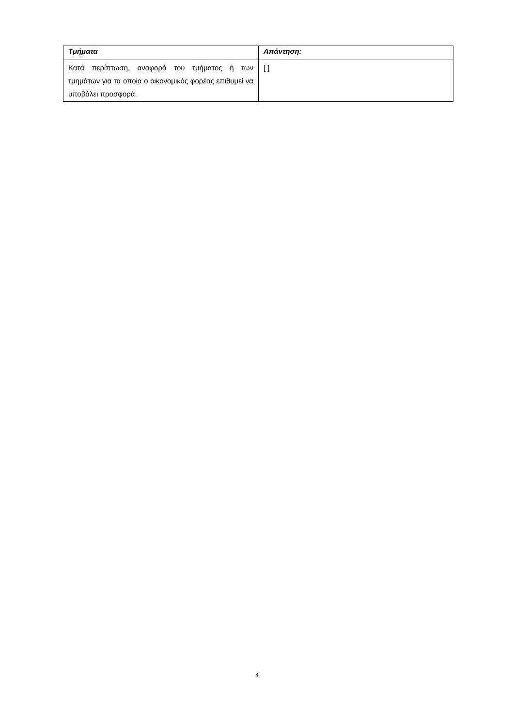| Τμήματα | Απάντηση: |
| --- | --- |
| Κατά περίπτωση, αναφορά του τμήματος ή των τμημάτων για τα οποία ο οικονομικός φορέας επιθυμεί να υποβάλει προσφορά. | [ ] |
4